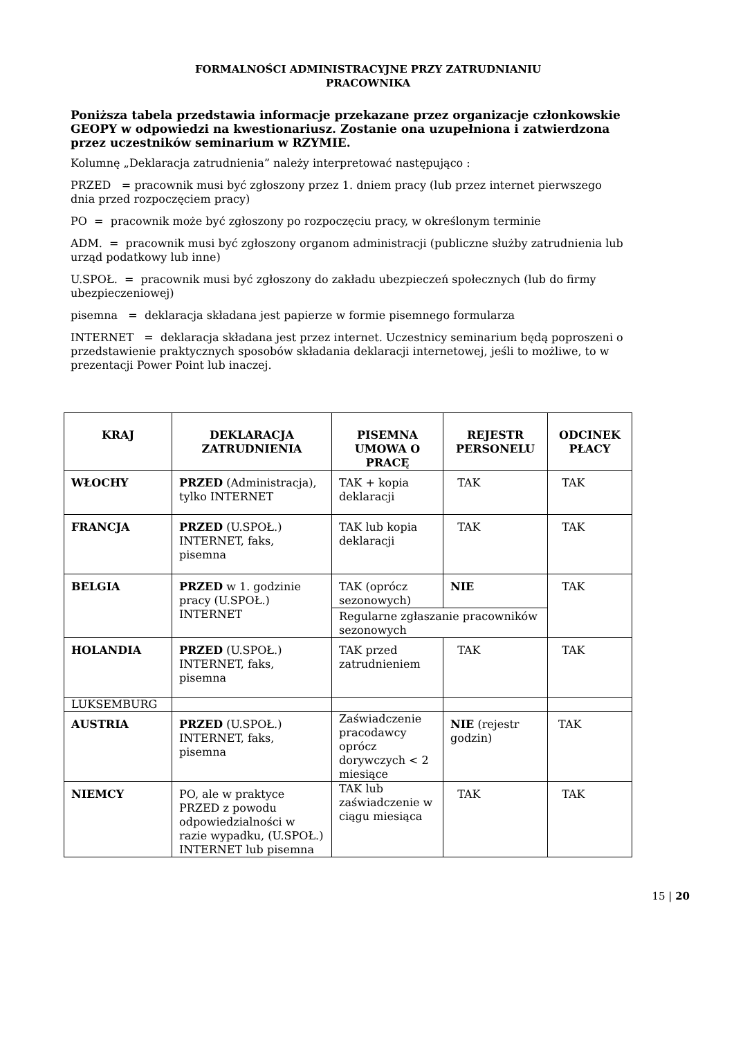FORMALNOŚCI ADMINISTRACYJNE PRZY ZATRUDNIANIU
PRACOWNIKA
Poniższa tabela przedstawia informacje przekazane przez organizacje członkowskie GEOPY w odpowiedzi na kwestionariusz. Zostanie ona uzupełniona i zatwierdzona przez uczestników seminarium w RZYMIE.
Kolumnę „Deklaracja zatrudnienia” należy interpretować następująco :
PRZED = pracownik musi być zgłoszony przez 1. dniem pracy (lub przez internet pierwszego dnia przed rozpoczęciem pracy)
PO = pracownik może być zgłoszony po rozpoczęciu pracy, w określonym terminie
ADM. = pracownik musi być zgłoszony organom administracji (publiczne służby zatrudnienia lub urząd podatkowy lub inne)
U.SPOŁ. = pracownik musi być zgłoszony do zakładu ubezpieczeń społecznych (lub do firmy ubezpieczeniowej)
pisemna = deklaracja składana jest papierze w formie pisemnego formularza
INTERNET = deklaracja składana jest przez internet. Uczestnicy seminarium będą poproszeni o przedstawienie praktycznych sposobów składania deklaracji internetowej, jeśli to możliwe, to w prezentacji Power Point lub inaczej.
| KRAJ | DEKLARACJA ZATRUDNIENIA | PISEMNA UMOWA O PRACĘ | REJESTR PERSONELU | ODCINEK PŁACY |
| --- | --- | --- | --- | --- |
| WŁOCHY | PRZED (Administracja), tylko INTERNET | TAK + kopia deklaracji | TAK | TAK |
| FRANCJA | PRZED (U.SPOŁ.) INTERNET, faks, pisemna | TAK lub kopia deklaracji | TAK | TAK |
| BELGIA | PRZED w 1. godzinie pracy (U.SPOŁ.) INTERNET | TAK (oprócz sezonowych) | NIE | TAK |
| | | Regularne zgłaszanie pracowników sezonowych | | |
| HOLANDIA | PRZED (U.SPOŁ.) INTERNET, faks, pisemna | TAK przed zatrudnieniem | TAK | TAK |
| LUKSEMBURG | | | | |
| AUSTRIA | PRZED (U.SPOŁ.) INTERNET, faks, pisemna | Zaświadczenie pracodawcy oprócz dorywczych < 2 miesiące | NIE (rejestr godzin) | TAK |
| NIEMCY | PO, ale w praktyce PRZED z powodu odpowiedzialności w razie wypadku, (U.SPOŁ.) INTERNET lub pisemna | TAK lub zaświadczenie w ciągu miesiąca | TAK | TAK |
15 | 20